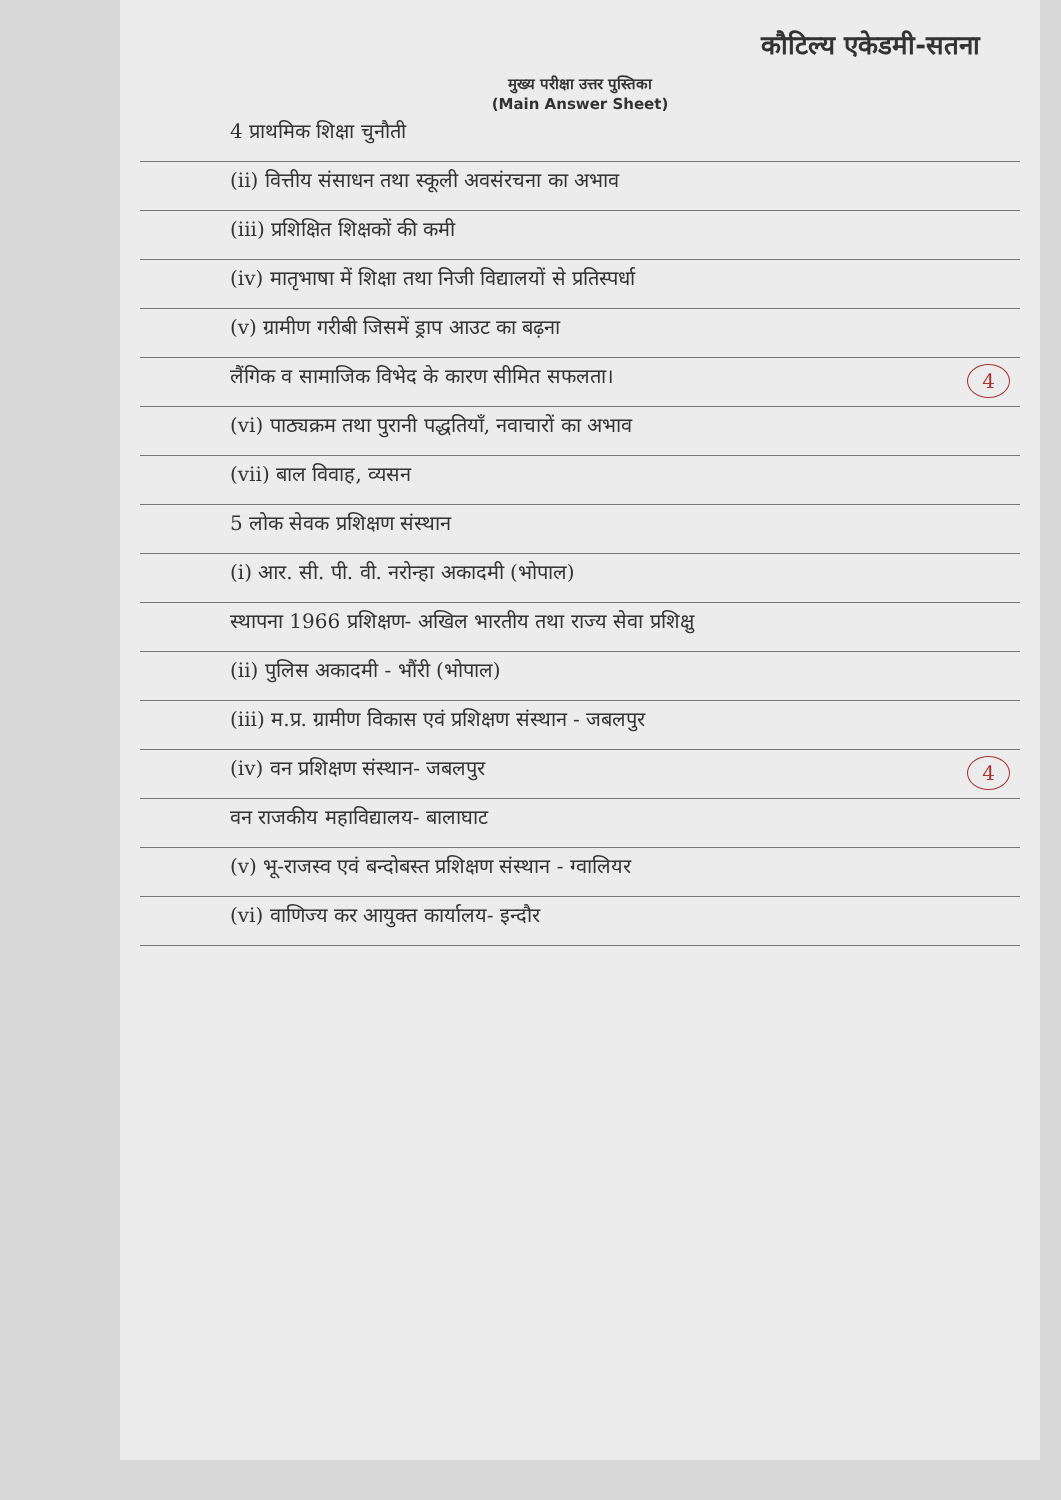कौटिल्य एकेडमी-सतना
मुख्य परीक्षा उत्तर पुस्तिका
(Main Answer Sheet)
4 प्राथमिक शिक्षा चुनौती
(ii) वित्तीय संसाधन तथा स्कूली अवसंरचना का अभाव
(iii) प्रशिक्षित शिक्षकों की कमी
(iv) मातृभाषा में शिक्षा तथा निजी विद्यालयों से प्रतिस्पर्धा
(v) ग्रामीण गरीबी जिसमें ड्राप आउट का बढ़ना
लैंगिक व सामाजिक विभेद के कारण सीमित सफलता। 4
(vi) पाठ्यक्रम तथा पुरानी पद्धतियाँ, नवाचारों का अभाव
(vii) बाल विवाह, व्यसन
5 लोक सेवक प्रशिक्षण संस्थान
(i) आर. सी. पी. वी. नरोन्हा अकादमी (भोपाल)
स्थापना 1966 प्रशिक्षण- अखिल भारतीय तथा राज्य सेवा प्रशिक्षु
(ii) पुलिस अकादमी - भौंरी (भोपाल)
(iii) म.प्र. ग्रामीण विकास एवं प्रशिक्षण संस्थान - जबलपुर
(iv) वन प्रशिक्षण संस्थान- जबलपुर 4
वन राजकीय महाविद्यालय- बालाघाट
(v) भू-राजस्व एवं बन्दोबस्त प्रशिक्षण संस्थान - ग्वालियर
(vi) वाणिज्य कर आयुक्त कार्यालय- इन्दौर